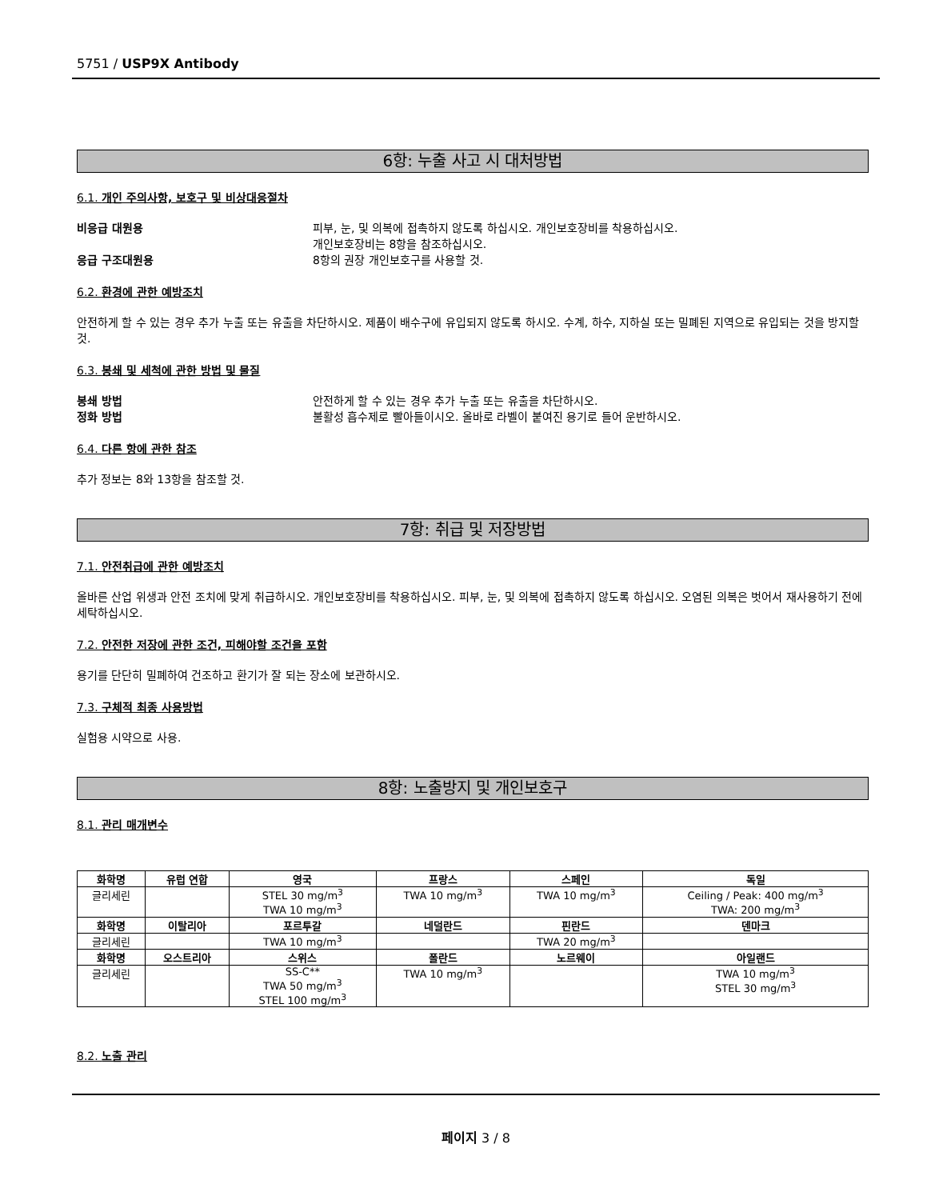5751 / USP9X Antibody
6항: 누출 사고 시 대처방법
6.1. 개인 주의사항, 보호구 및 비상대응절차
비응급 대원용 피부, 눈, 및 의복에 접촉하지 않도록 하십시오. 개인보호장비를 착용하십시오.
개인보호장비는 8항을 참조하십시오.
응급 구조대원용 8항의 권장 개인보호구를 사용할 것.
6.2. 환경에 관한 예방조치
안전하게 할 수 있는 경우 추가 누출 또는 유출을 차단하시오. 제품이 배수구에 유입되지 않도록 하시오. 수계, 하수, 지하실 또는 밀폐된 지역으로 유입되는 것을 방지할 것.
6.3. 봉쇄 및 세척에 관한 방법 및 물질
봉쇄 방법 안전하게 할 수 있는 경우 추가 누출 또는 유출을 차단하시오.
정화 방법 불활성 흡수제로 빨아들이시오. 올바로 라벨이 붙여진 용기로 들어 운반하시오.
6.4. 다른 항에 관한 참조
추가 정보는 8와 13항을 참조할 것.
7항: 취급 및 저장방법
7.1. 안전취급에 관한 예방조치
올바른 산업 위생과 안전 조치에 맞게 취급하시오. 개인보호장비를 착용하십시오. 피부, 눈, 및 의복에 접촉하지 않도록 하십시오. 오염된 의복은 벗어서 재사용하기 전에 세탁하십시오.
7.2. 안전한 저장에 관한 조건, 피해야할 조건을 포함
용기를 단단히 밀폐하여 건조하고 환기가 잘 되는 장소에 보관하시오.
7.3. 구체적 최종 사용방법
실험용 시약으로 사용.
8항: 노출방지 및 개인보호구
8.1. 관리 매개변수
| 화학명 | 유럽 연합 | 영국 | 프랑스 | 스페인 | 독일 |
| --- | --- | --- | --- | --- | --- |
| 글리세린 | | STEL 30 mg/m<sup>3</sup> TWA 10 mg/m<sup>3</sup> | TWA 10 mg/m<sup>3</sup> | TWA 10 mg/m<sup>3</sup> | Ceiling / Peak: 400 mg/m<sup>3</sup> TWA: 200 mg/m<sup>3</sup> |
| 화학명 | 이탈리아 | 포르투갈 | 네덜란드 | 핀란드 | 덴마크 |
| 글리세린 | | TWA 10 mg/m<sup>3</sup> | | TWA 20 mg/m<sup>3</sup> | |
| 화학명 | 오스트리아 | 스위스 | 폴란드 | 노르웨이 | 아일랜드 |
| 글리세린 | | SS-C** TWA 50 mg/m<sup>3</sup> STEL 100 mg/m<sup>3</sup> | TWA 10 mg/m<sup>3</sup> | | TWA 10 mg/m<sup>3</sup> STEL 30 mg/m<sup>3</sup> |
8.2. 노출 관리
페이지 3 / 8